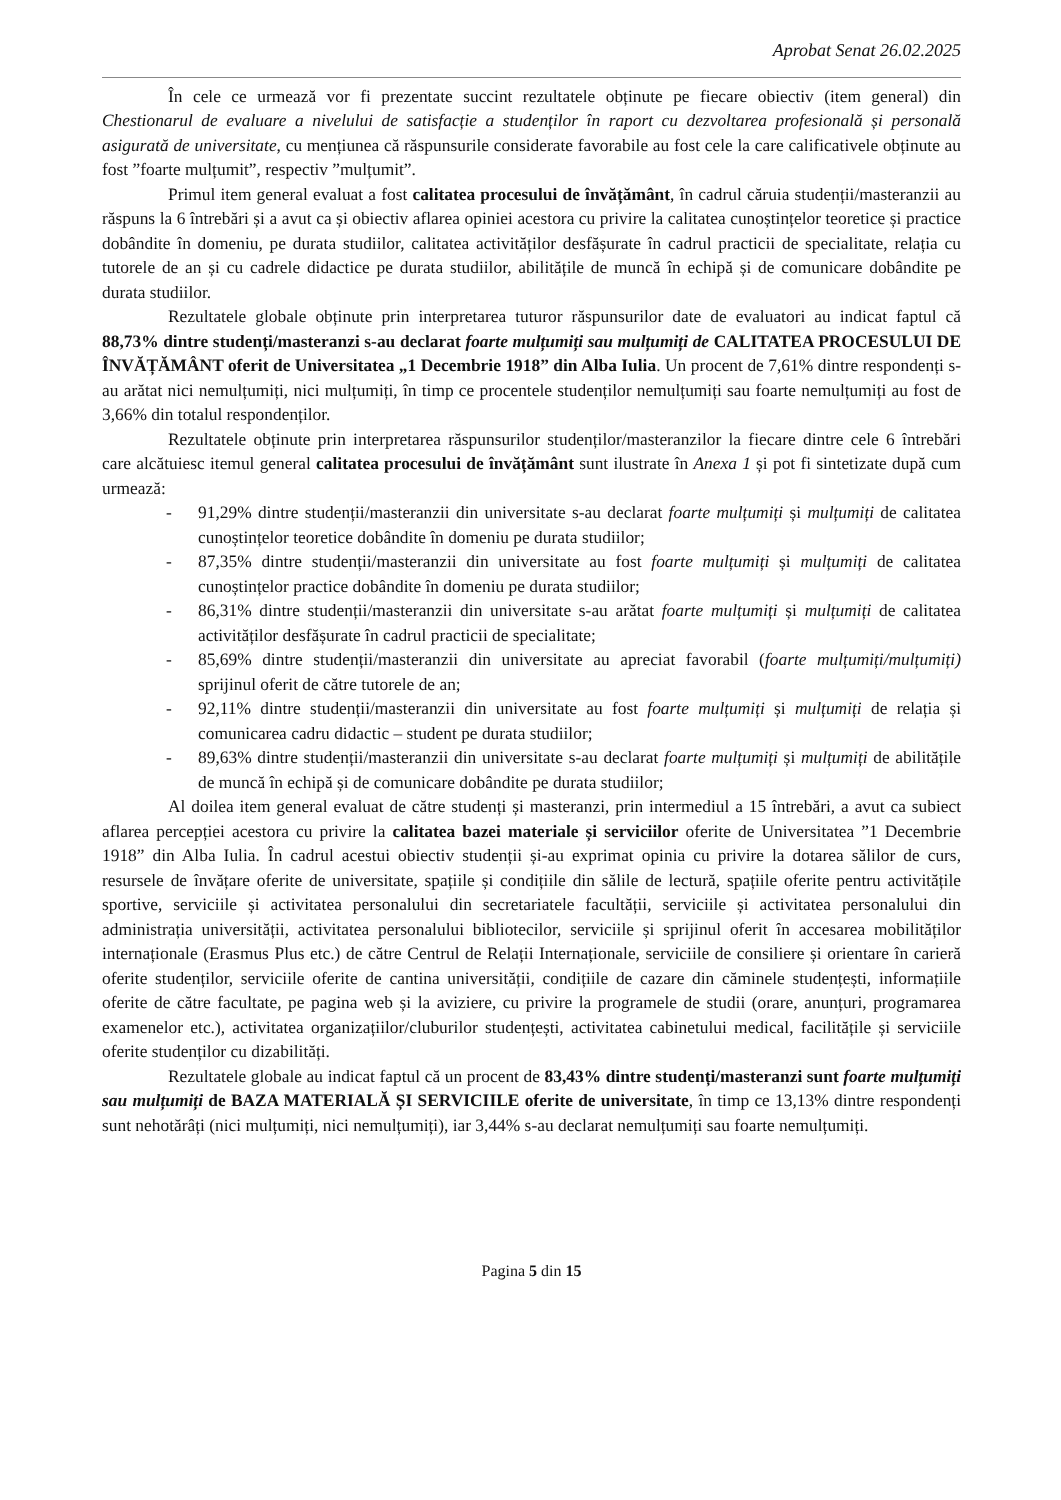Aprobat Senat 26.02.2025
În cele ce urmează vor fi prezentate succint rezultatele obținute pe fiecare obiectiv (item general) din Chestionarul de evaluare a nivelului de satisfacție a studenților în raport cu dezvoltarea profesională și personală asigurată de universitate, cu mențiunea că răspunsurile considerate favorabile au fost cele la care calificativele obținute au fost ”foarte mulțumit”, respectiv ”mulțumit”.
Primul item general evaluat a fost calitatea procesului de învățământ, în cadrul căruia studenții/masteranzii au răspuns la 6 întrebări și a avut ca și obiectiv aflarea opiniei acestora cu privire la calitatea cunoștințelor teoretice și practice dobândite în domeniu, pe durata studiilor, calitatea activităților desfășurate în cadrul practicii de specialitate, relația cu tutorele de an și cu cadrele didactice pe durata studiilor, abilitățile de muncă în echipă și de comunicare dobândite pe durata studiilor.
Rezultatele globale obținute prin interpretarea tuturor răspunsurilor date de evaluatori au indicat faptul că 88,73% dintre studenți/masteranzi s-au declarat foarte mulțumiți sau mulțumiți de CALITATEA PROCESULUI DE ÎNVĂȚĂMÂNT oferit de Universitatea „1 Decembrie 1918” din Alba Iulia. Un procent de 7,61% dintre respondenți s-au arătat nici nemulțumiți, nici mulțumiți, în timp ce procentele studenților nemulțumiți sau foarte nemulțumiți au fost de 3,66% din totalul respondenților.
Rezultatele obținute prin interpretarea răspunsurilor studenților/masteranzilor la fiecare dintre cele 6 întrebări care alcătuiesc itemul general calitatea procesului de învățământ sunt ilustrate în Anexa 1 și pot fi sintetizate după cum urmează:
- 91,29% dintre studenții/masteranzii din universitate s-au declarat foarte mulțumiți și mulțumiți de calitatea cunoștințelor teoretice dobândite în domeniu pe durata studiilor;
- 87,35% dintre studenții/masteranzii din universitate au fost foarte mulțumiți și mulțumiți de calitatea cunoștințelor practice dobândite în domeniu pe durata studiilor;
- 86,31% dintre studenții/masteranzii din universitate s-au arătat foarte mulțumiți și mulțumiți de calitatea activităților desfășurate în cadrul practicii de specialitate;
- 85,69% dintre studenții/masteranzii din universitate au apreciat favorabil (foarte mulțumiți/mulțumiți) sprijinul oferit de către tutorele de an;
- 92,11% dintre studenții/masteranzii din universitate au fost foarte mulțumiți și mulțumiți de relația și comunicarea cadru didactic – student pe durata studiilor;
- 89,63% dintre studenții/masteranzii din universitate s-au declarat foarte mulțumiți și mulțumiți de abilitățile de muncă în echipă și de comunicare dobândite pe durata studiilor;
Al doilea item general evaluat de către studenți și masteranzi, prin intermediul a 15 întrebări, a avut ca subiect aflarea percepției acestora cu privire la calitatea bazei materiale și serviciilor oferite de Universitatea ”1 Decembrie 1918” din Alba Iulia. În cadrul acestui obiectiv studenții și-au exprimat opinia cu privire la dotarea sălilor de curs, resursele de învățare oferite de universitate, spațiile și condițiile din sălile de lectură, spațiile oferite pentru activitățile sportive, serviciile și activitatea personalului din secretariatele facultății, serviciile și activitatea personalului din administrația universității, activitatea personalului bibliotecilor, serviciile și sprijinul oferit în accesarea mobilităților internaționale (Erasmus Plus etc.) de către Centrul de Relații Internaționale, serviciile de consiliere și orientare în carieră oferite studenților, serviciile oferite de cantina universității, condițiile de cazare din căminele studențești, informațiile oferite de către facultate, pe pagina web și la aviziere, cu privire la programele de studii (orare, anunțuri, programarea examenelor etc.), activitatea organizațiilor/cluburilor studențești, activitatea cabinetului medical, facilitățile și serviciile oferite studenților cu dizabilități.
Rezultatele globale au indicat faptul că un procent de 83,43% dintre studenți/masteranzi sunt foarte mulțumiți sau mulțumiți de BAZA MATERIALĂ ȘI SERVICIILE oferite de universitate, în timp ce 13,13% dintre respondenți sunt nehotărâți (nici mulțumiți, nici nemulțumiți), iar 3,44% s-au declarat nemulțumiți sau foarte nemulțumiți.
Pagina 5 din 15